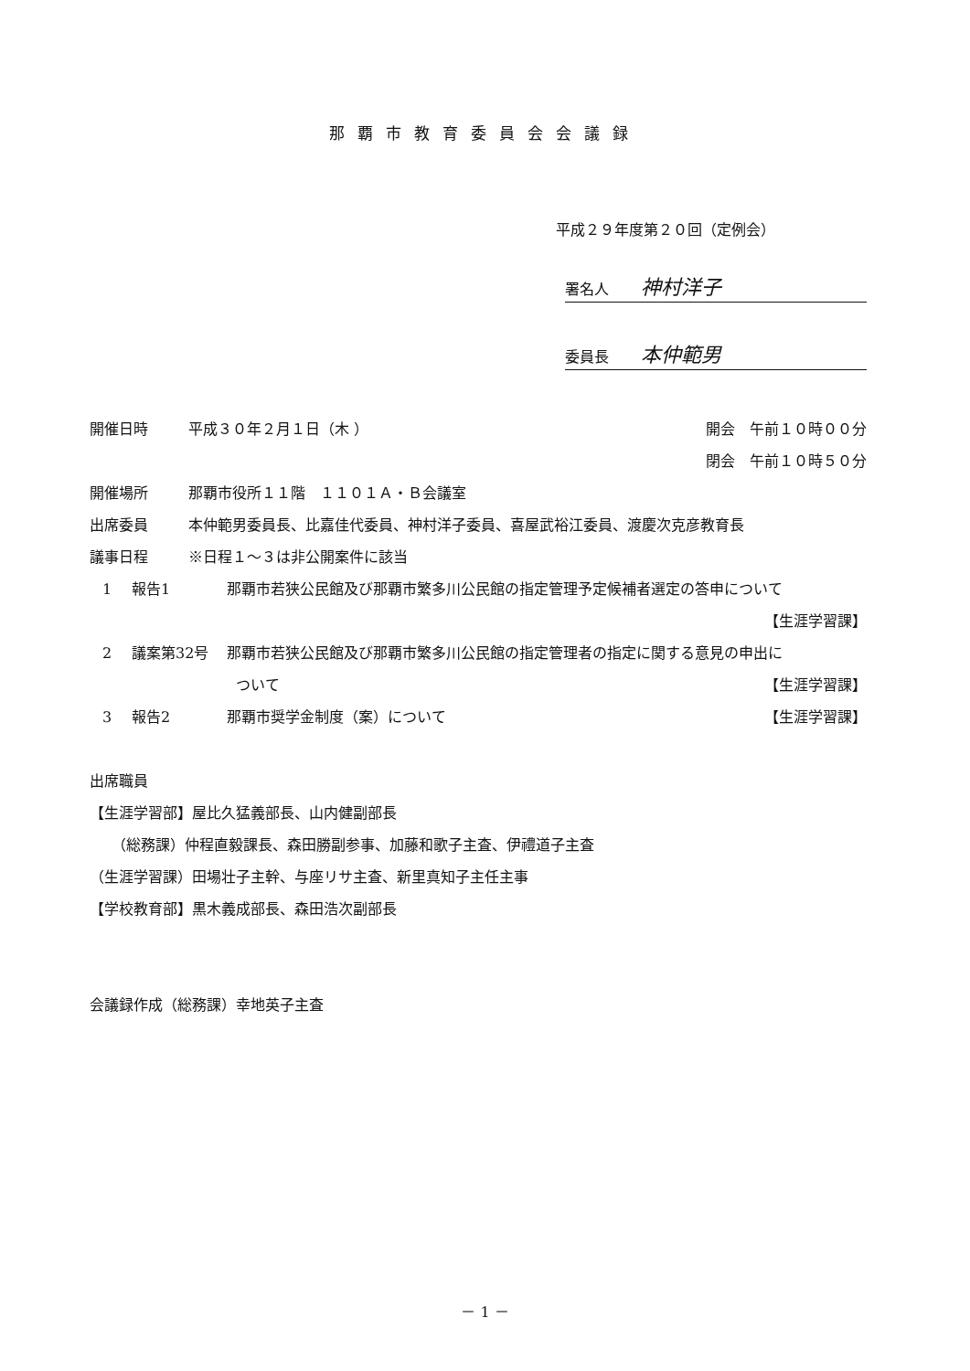那覇市教育委員会会議録
平成２９年度第２０回（定例会）
署名人 神村洋子
委員長 本仲範男
開催日時 平成３０年２月１日（木 ） 開会　午前１０時００分
閉会　午前１０時５０分
開催場所 那覇市役所１１階　１１０１Ａ・Ｂ会議室
出席委員 本仲範男委員長、比嘉佳代委員、神村洋子委員、喜屋武裕江委員、渡慶次克彦教育長
議事日程 ※日程１～３は非公開案件に該当
1 報告1 那覇市若狭公民館及び那覇市繁多川公民館の指定管理予定候補者選定の答申について
【生涯学習課】
2 議案第32号 那覇市若狭公民館及び那覇市繁多川公民館の指定管理者の指定に関する意見の申出に
ついて 【生涯学習課】
3 報告2 那覇市奨学金制度（案）について 【生涯学習課】
出席職員
【生涯学習部】屋比久猛義部長、山内健副部長
　　（総務課）仲程直毅課長、森田勝副参事、加藤和歌子主査、伊禮道子主査
（生涯学習課）田場壮子主幹、与座リサ主査、新里真知子主任主事
【学校教育部】黒木義成部長、森田浩次副部長
会議録作成（総務課）幸地英子主査
－ 1 －